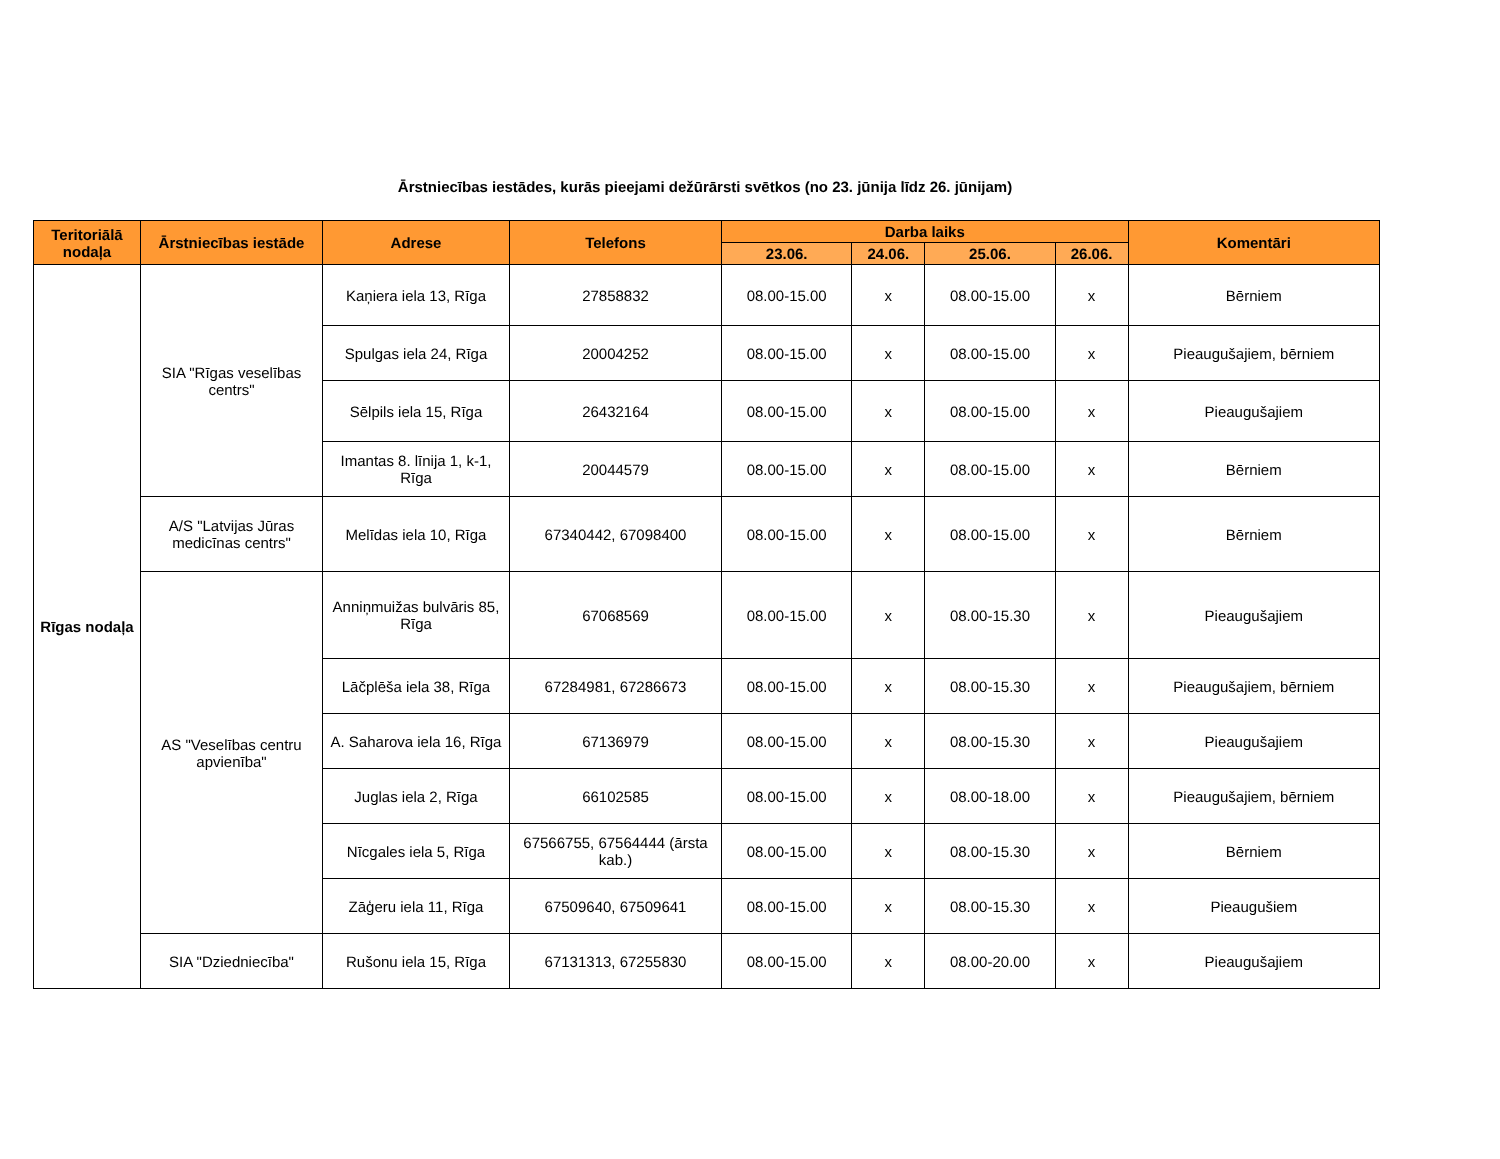Ārstniecības iestādes, kurās pieejami dežūrārsti svētkos (no 23. jūnija līdz 26. jūnijam)
| Teritoriālā nodaļa | Ārstniecības iestāde | Adrese | Telefons | Darba laiks | | | | Komentāri |
| --- | --- | --- | --- | --- | --- | --- | --- | --- |
| | | | | 23.06. | 24.06. | 25.06. | 26.06. | |
| Rīgas nodaļa | SIA "Rīgas veselības centrs" | Kaņiera iela 13, Rīga | 27858832 | 08.00-15.00 | x | 08.00-15.00 | x | Bērniem |
| | | Spulgas iela 24, Rīga | 20004252 | 08.00-15.00 | x | 08.00-15.00 | x | Pieaugušajiem, bērniem |
| | | Sēlpils iela 15, Rīga | 26432164 | 08.00-15.00 | x | 08.00-15.00 | x | Pieaugušajiem |
| | | Imantas 8. līnija 1, k-1, Rīga | 20044579 | 08.00-15.00 | x | 08.00-15.00 | x | Bērniem |
| | A/S "Latvijas Jūras medicīnas centrs" | Melīdas iela 10, Rīga | 67340442, 67098400 | 08.00-15.00 | x | 08.00-15.00 | x | Bērniem |
| | AS "Veselības centru apvienība" | Anniņmuižas bulvāris 85, Rīga | 67068569 | 08.00-15.00 | x | 08.00-15.30 | x | Pieaugušajiem |
| | | Lāčplēša iela 38, Rīga | 67284981, 67286673 | 08.00-15.00 | x | 08.00-15.30 | x | Pieaugušajiem, bērniem |
| | | A. Saharova iela 16, Rīga | 67136979 | 08.00-15.00 | x | 08.00-15.30 | x | Pieaugušajiem |
| | | Juglas iela 2, Rīga | 66102585 | 08.00-15.00 | x | 08.00-18.00 | x | Pieaugušajiem, bērniem |
| | | Nīcgales iela 5, Rīga | 67566755, 67564444 (ārsta kab.) | 08.00-15.00 | x | 08.00-15.30 | x | Bērniem |
| | | Zāģeru iela 11, Rīga | 67509640, 67509641 | 08.00-15.00 | x | 08.00-15.30 | x | Pieaugušiem |
| | SIA "Dziedniecība" | Rušonu iela 15, Rīga | 67131313, 67255830 | 08.00-15.00 | x | 08.00-20.00 | x | Pieaugušajiem |